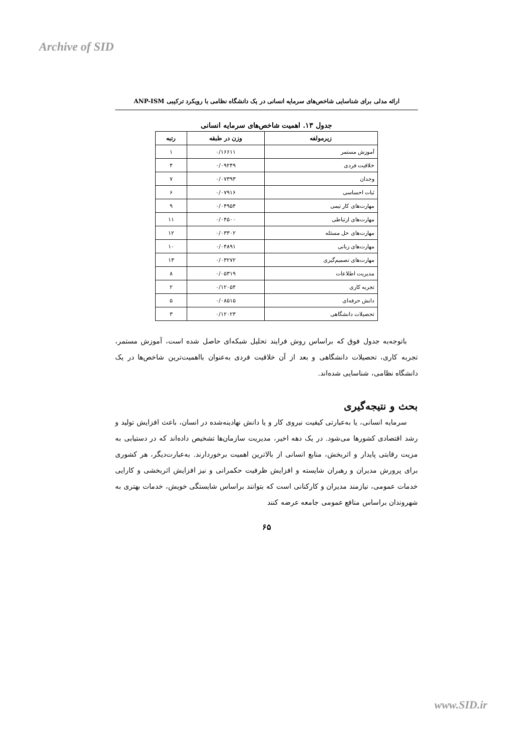Archive of SID
ارائه مدلی برای شناسایی شاخص‌های سرمایه انسانی در یک دانشگاه نظامی با رویکرد ترکیبی ANP-ISM
جدول ۱۳. اهمیت شاخص‌های سرمایه انسانی
| زیرمولفه | وزن در طبقه | رتبه |
| --- | --- | --- |
| آموزش مستمر | ۰/۱۶۶۱۱ | ۱ |
| خلاقیت فردی | ۰/۰۹۲۴۹ | ۴ |
| وجدان | ۰/۰۷۳۹۳ | ۷ |
| ثبات احساسی | ۰/۰۷۹۱۶ | ۶ |
| مهارت‌های کار تیمی | ۰/۰۴۹۵۴ | ۹ |
| مهارت‌های ارتباطی | ۰/۰۴۵۰۰ | ۱۱ |
| مهارت‌های حل مسئله | ۰/۰۳۳۰۲ | ۱۲ |
| مهارت‌های زبانی | ۰/۰۴۸۹۱ | ۱۰ |
| مهارت‌های تصمیم‌گیری | ۰/۰۳۲۷۲ | ۱۳ |
| مدیریت اطلاعات | ۰/۰۵۳۱۹ | ۸ |
| تجربه کاری | ۰/۱۲۰۵۴ | ۲ |
| دانش حرفه‌ای | ۰/۰۸۵۱۵ | ۵ |
| تحصیلات دانشگاهی | ۰/۱۲۰۲۳ | ۳ |
باتوجه‌به جدول فوق که براساس روش فرایند تحلیل شبکه‌ای حاصل شده است، آموزش مستمر، تجربه کاری، تحصیلات دانشگاهی و بعد از آن خلاقیت فردی به‌عنوان بااهمیت‌ترین شاخص‌ها در یک دانشگاه نظامی، شناسایی شده‌اند.
بحث و نتیجه‌گیری
سرمایه انسانی، یا به‌عبارتی کیفیت نیروی کار و یا دانش نهادینه‌شده در انسان، باعث افزایش تولید و رشد اقتصادی کشورها می‌شود. در یک دهه اخیر، مدیریت سازمان‌ها تشخیص داده‌اند که در دستیابی به مزیت رقابتی پایدار و اثربخش، منابع انسانی از بالاترین اهمیت برخوردارند. به‌عبارت‌دیگر، هر کشوری برای پرورش مدیران و رهبران شایسته و افزایش ظرفیت حکمرانی و نیز افزایش اثربخشی و کارایی خدمات عمومی، نیازمند مدیران و کارکنانی است که بتوانند براساس شایستگی خویش، خدمات بهتری به شهروندان براساس منافع عمومی جامعه عرضه کنند
۶۵
www.SID.ir